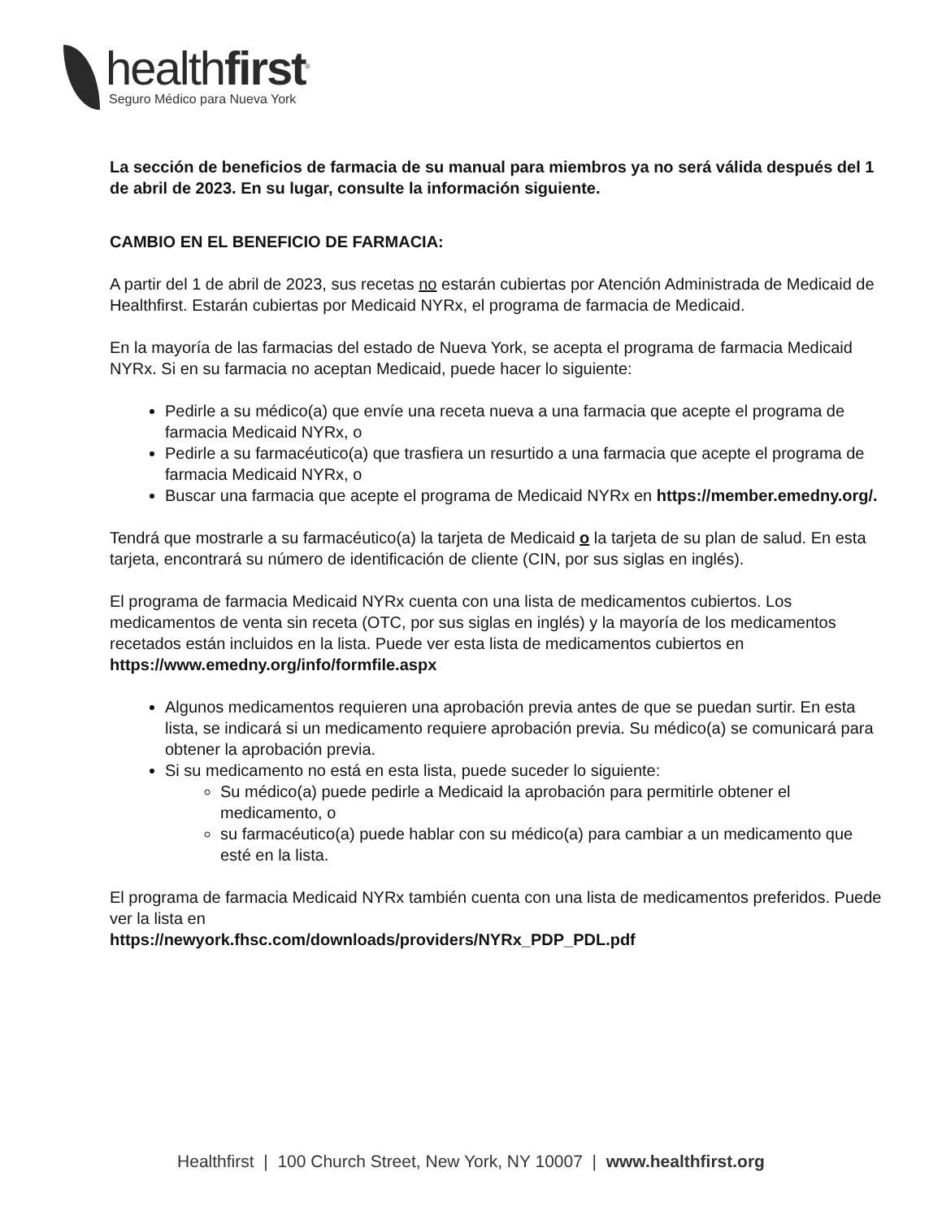healthfirst<sup>®</sup>
Seguro Médico para Nueva York
La sección de beneficios de farmacia de su manual para miembros ya no será válida después del 1 de abril de 2023. En su lugar, consulte la información siguiente.
CAMBIO EN EL BENEFICIO DE FARMACIA:
A partir del 1 de abril de 2023, sus recetas no estarán cubiertas por Atención Administrada de Medicaid de Healthfirst. Estarán cubiertas por Medicaid NYRx, el programa de farmacia de Medicaid.
En la mayoría de las farmacias del estado de Nueva York, se acepta el programa de farmacia Medicaid NYRx. Si en su farmacia no aceptan Medicaid, puede hacer lo siguiente:
Pedirle a su médico(a) que envíe una receta nueva a una farmacia que acepte el programa de farmacia Medicaid NYRx, o
Pedirle a su farmacéutico(a) que trasfiera un resurtido a una farmacia que acepte el programa de farmacia Medicaid NYRx, o
Buscar una farmacia que acepte el programa de Medicaid NYRx en https://member.emedny.org/.
Tendrá que mostrarle a su farmacéutico(a) la tarjeta de Medicaid o la tarjeta de su plan de salud. En esta tarjeta, encontrará su número de identificación de cliente (CIN, por sus siglas en inglés).
El programa de farmacia Medicaid NYRx cuenta con una lista de medicamentos cubiertos. Los medicamentos de venta sin receta (OTC, por sus siglas en inglés) y la mayoría de los medicamentos recetados están incluidos en la lista. Puede ver esta lista de medicamentos cubiertos en https://www.emedny.org/info/formfile.aspx
Algunos medicamentos requieren una aprobación previa antes de que se puedan surtir. En esta lista, se indicará si un medicamento requiere aprobación previa. Su médico(a) se comunicará para obtener la aprobación previa.
Si su medicamento no está en esta lista, puede suceder lo siguiente:
Su médico(a) puede pedirle a Medicaid la aprobación para permitirle obtener el medicamento, o
su farmacéutico(a) puede hablar con su médico(a) para cambiar a un medicamento que esté en la lista.
El programa de farmacia Medicaid NYRx también cuenta con una lista de medicamentos preferidos. Puede ver la lista en
https://newyork.fhsc.com/downloads/providers/NYRx_PDP_PDL.pdf
Healthfirst | 100 Church Street, New York, NY 10007 | www.healthfirst.org